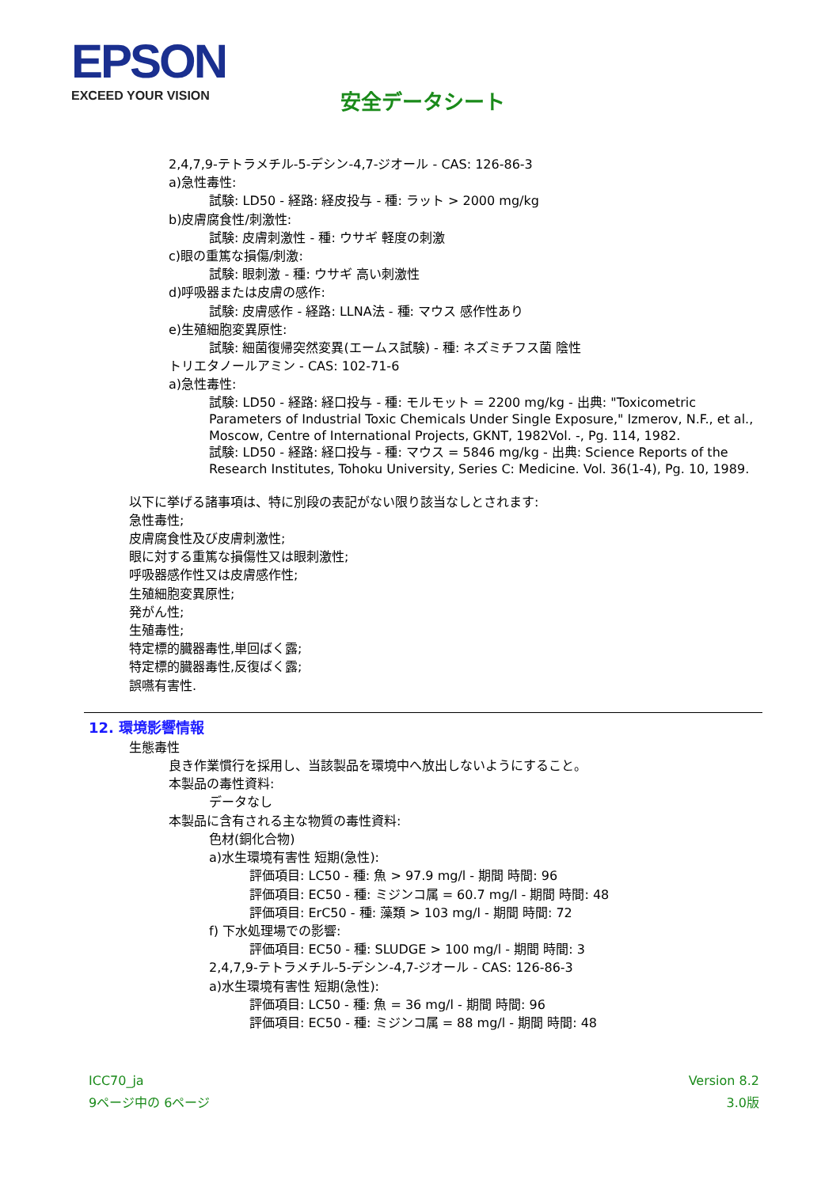EPSON
EXCEED YOUR VISION
安全データシート
2,4,7,9-テトラメチル-5-デシン-4,7-ジオール - CAS: 126-86-3
a)急性毒性:
試験: LD50 - 経路: 経皮投与 - 種: ラット > 2000 mg/kg
b)皮膚腐食性/刺激性:
試験: 皮膚刺激性 - 種: ウサギ 軽度の刺激
c)眼の重篤な損傷/刺激:
試験: 眼刺激 - 種: ウサギ 高い刺激性
d)呼吸器または皮膚の感作:
試験: 皮膚感作 - 経路: LLNA法 - 種: マウス 感作性あり
e)生殖細胞変異原性:
試験: 細菌復帰突然変異(エームス試験) - 種: ネズミチフス菌 陰性
トリエタノールアミン - CAS: 102-71-6
a)急性毒性:
試験: LD50 - 経路: 経口投与 - 種: モルモット = 2200 mg/kg - 出典: "Toxicometric Parameters of Industrial Toxic Chemicals Under Single Exposure," Izmerov, N.F., et al., Moscow, Centre of International Projects, GKNT, 1982Vol. -, Pg. 114, 1982.
試験: LD50 - 経路: 経口投与 - 種: マウス = 5846 mg/kg - 出典: Science Reports of the Research Institutes, Tohoku University, Series C: Medicine. Vol. 36(1-4), Pg. 10, 1989.
以下に挙げる諸事項は、特に別段の表記がない限り該当なしとされます:
急性毒性;
皮膚腐食性及び皮膚刺激性;
眼に対する重篤な損傷性又は眼刺激性;
呼吸器感作性又は皮膚感作性;
生殖細胞変異原性;
発がん性;
生殖毒性;
特定標的臓器毒性,単回ばく露;
特定標的臓器毒性,反復ばく露;
誤嚥有害性.
12. 環境影響情報
生態毒性
良き作業慣行を採用し、当該製品を環境中へ放出しないようにすること。
本製品の毒性資料:
データなし
本製品に含有される主な物質の毒性資料:
色材(銅化合物)
a)水生環境有害性 短期(急性):
評価項目: LC50 - 種: 魚 > 97.9 mg/l - 期間 時間: 96
評価項目: EC50 - 種: ミジンコ属 = 60.7 mg/l - 期間 時間: 48
評価項目: ErC50 - 種: 藻類 > 103 mg/l - 期間 時間: 72
f) 下水処理場での影響:
評価項目: EC50 - 種: SLUDGE > 100 mg/l - 期間 時間: 3
2,4,7,9-テトラメチル-5-デシン-4,7-ジオール - CAS: 126-86-3
a)水生環境有害性 短期(急性):
評価項目: LC50 - 種: 魚 = 36 mg/l - 期間 時間: 96
評価項目: EC50 - 種: ミジンコ属 = 88 mg/l - 期間 時間: 48
ICC70_ja
9ページ中の 6ページ
Version 8.2
3.0版